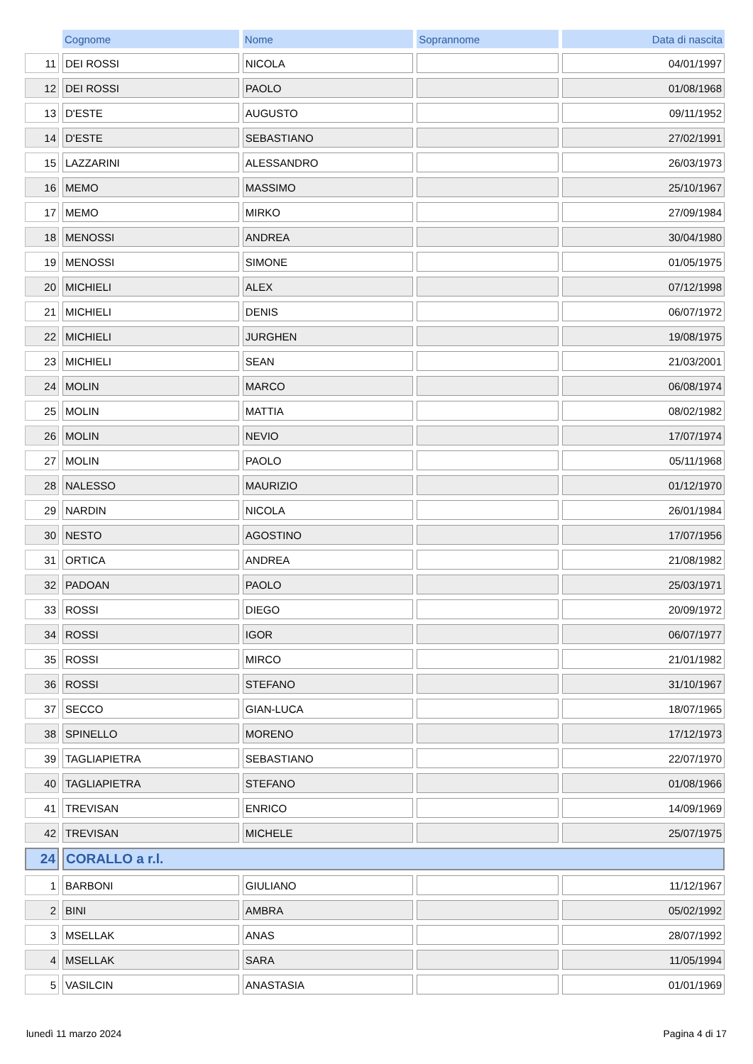| | Cognome | Nome | Soprannome | Data di nascita |
| 11 | DEI ROSSI | NICOLA | | 04/01/1997 |
| 12 | DEI ROSSI | PAOLO | | 01/08/1968 |
| 13 | D'ESTE | AUGUSTO | | 09/11/1952 |
| 14 | D'ESTE | SEBASTIANO | | 27/02/1991 |
| 15 | LAZZARINI | ALESSANDRO | | 26/03/1973 |
| 16 | MEMO | MASSIMO | | 25/10/1967 |
| 17 | MEMO | MIRKO | | 27/09/1984 |
| 18 | MENOSSI | ANDREA | | 30/04/1980 |
| 19 | MENOSSI | SIMONE | | 01/05/1975 |
| 20 | MICHIELI | ALEX | | 07/12/1998 |
| 21 | MICHIELI | DENIS | | 06/07/1972 |
| 22 | MICHIELI | JURGHEN | | 19/08/1975 |
| 23 | MICHIELI | SEAN | | 21/03/2001 |
| 24 | MOLIN | MARCO | | 06/08/1974 |
| 25 | MOLIN | MATTIA | | 08/02/1982 |
| 26 | MOLIN | NEVIO | | 17/07/1974 |
| 27 | MOLIN | PAOLO | | 05/11/1968 |
| 28 | NALESSO | MAURIZIO | | 01/12/1970 |
| 29 | NARDIN | NICOLA | | 26/01/1984 |
| 30 | NESTO | AGOSTINO | | 17/07/1956 |
| 31 | ORTICA | ANDREA | | 21/08/1982 |
| 32 | PADOAN | PAOLO | | 25/03/1971 |
| 33 | ROSSI | DIEGO | | 20/09/1972 |
| 34 | ROSSI | IGOR | | 06/07/1977 |
| 35 | ROSSI | MIRCO | | 21/01/1982 |
| 36 | ROSSI | STEFANO | | 31/10/1967 |
| 37 | SECCO | GIAN-LUCA | | 18/07/1965 |
| 38 | SPINELLO | MORENO | | 17/12/1973 |
| 39 | TAGLIAPIETRA | SEBASTIANO | | 22/07/1970 |
| 40 | TAGLIAPIETRA | STEFANO | | 01/08/1966 |
| 41 | TREVISAN | ENRICO | | 14/09/1969 |
| 42 | TREVISAN | MICHELE | | 25/07/1975 |
| 24 | CORALLO a r.l. | | | |
| 1 | BARBONI | GIULIANO | | 11/12/1967 |
| 2 | BINI | AMBRA | | 05/02/1992 |
| 3 | MSELLAK | ANAS | | 28/07/1992 |
| 4 | MSELLAK | SARA | | 11/05/1994 |
| 5 | VASILCIN | ANASTASIA | | 01/01/1969 |
lunedì 11 marzo 2024 Pagina 4 di 17